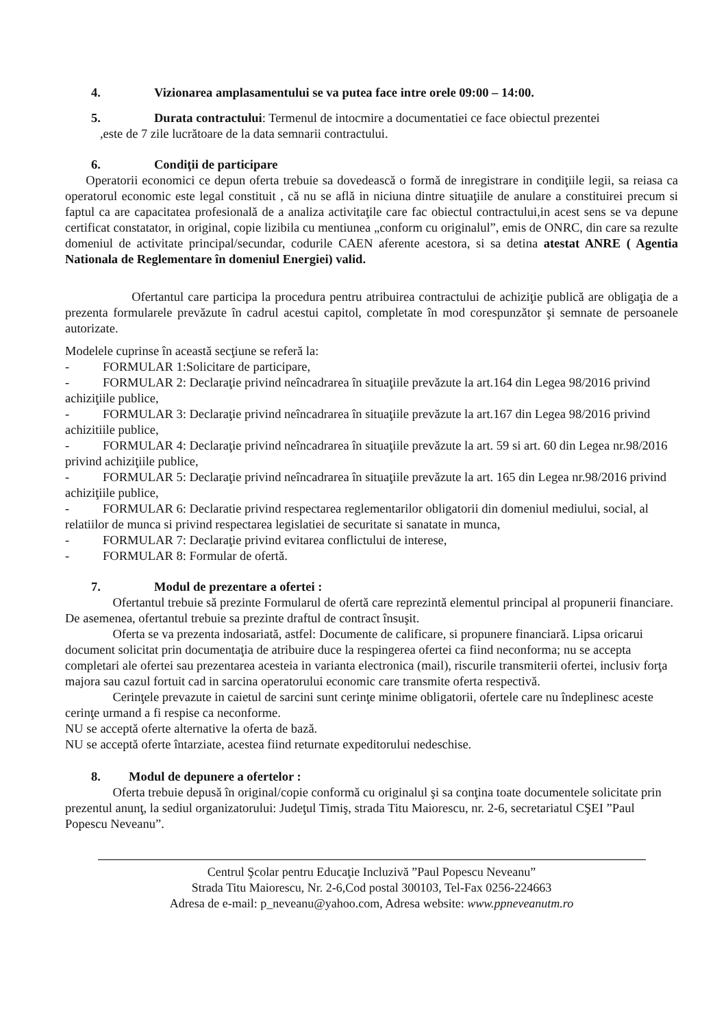4. Vizionarea amplasamentului se va putea face intre orele 09:00 – 14:00.
5. Durata contractului: Termenul de intocmire a documentatiei ce face obiectul prezentei
,este de 7 zile lucrătoare de la data semnarii contractului.
6. Condiţii de participare
Operatorii economici ce depun oferta trebuie sa dovedească o formă de inregistrare in condiţiile legii, sa reiasa ca operatorul economic este legal constituit , că nu se află in niciuna dintre situaţiile de anulare a constituirei precum si faptul ca are capacitatea profesională de a analiza activitaţile care fac obiectul contractului,in acest sens se va depune certificat constatator, in original, copie lizibila cu mentiunea „conform cu originalul”, emis de ONRC, din care sa rezulte domeniul de activitate principal/secundar, codurile CAEN aferente acestora, si sa detina atestat ANRE ( Agentia Nationala de Reglementare în domeniul Energiei) valid.
Ofertantul care participa la procedura pentru atribuirea contractului de achiziţie publică are obligaţia de a prezenta formularele prevăzute în cadrul acestui capitol, completate în mod corespunzător şi semnate de persoanele autorizate.
Modelele cuprinse în această secţiune se referă la:
- FORMULAR 1:Solicitare de participare,
- FORMULAR 2: Declaraţie privind neîncadrarea în situaţiile prevăzute la art.164 din Legea 98/2016 privind achiziţiile publice,
- FORMULAR 3: Declaraţie privind neîncadrarea în situaţiile prevăzute la art.167 din Legea 98/2016 privind achizitiile publice,
- FORMULAR 4: Declaraţie privind neîncadrarea în situaţiile prevăzute la art. 59 si art. 60 din Legea nr.98/2016 privind achiziţiile publice,
- FORMULAR 5: Declaraţie privind neîncadrarea în situaţiile prevăzute la art. 165 din Legea nr.98/2016 privind achiziţiile publice,
- FORMULAR 6: Declaratie privind respectarea reglementarilor obligatorii din domeniul mediului, social, al relatiilor de munca si privind respectarea legislatiei de securitate si sanatate in munca,
- FORMULAR 7: Declaraţie privind evitarea conflictului de interese,
- FORMULAR 8: Formular de ofertă.
7. Modul de prezentare a ofertei :
Ofertantul trebuie să prezinte Formularul de ofertă care reprezintă elementul principal al propunerii financiare. De asemenea, ofertantul trebuie sa prezinte draftul de contract însuşit.
Oferta se va prezenta indosariată, astfel: Documente de calificare, si propunere financiară. Lipsa oricarui document solicitat prin documentaţia de atribuire duce la respingerea ofertei ca fiind neconforma; nu se accepta completari ale ofertei sau prezentarea acesteia in varianta electronica (mail), riscurile transmiterii ofertei, inclusiv forţa majora sau cazul fortuit cad in sarcina operatorului economic care transmite oferta respectivă.
Cerinţele prevazute in caietul de sarcini sunt cerinţe minime obligatorii, ofertele care nu îndeplinesc aceste cerinţe urmand a fi respise ca neconforme.
NU se acceptă oferte alternative la oferta de bază.
NU se acceptă oferte întarziate, acestea fiind returnate expeditorului nedeschise.
8. Modul de depunere a ofertelor :
Oferta trebuie depusă în original/copie conformă cu originalul şi sa conţina toate documentele solicitate prin prezentul anunţ, la sediul organizatorului: Judeţul Timiş, strada Titu Maiorescu, nr. 2-6, secretariatul CŞEI ”Paul Popescu Neveanu”.
Centrul Şcolar pentru Educaţie Incluzivă ”Paul Popescu Neveanu”
Strada Titu Maiorescu, Nr. 2-6,Cod postal 300103, Tel-Fax 0256-224663
Adresa de e-mail: p_neveanu@yahoo.com, Adresa website: www.ppneveanutm.ro